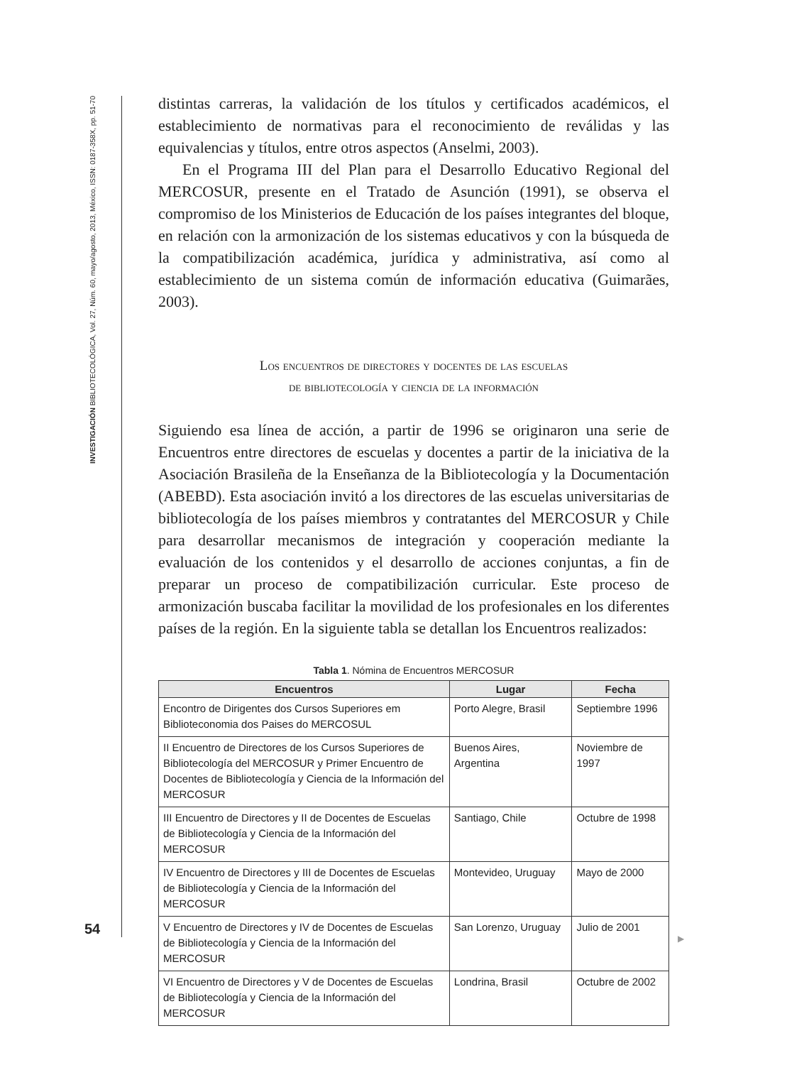INVESTIGACIÓN BIBLIOTECOLÓGICA, Vol. 27, Núm. 60, mayo/agosto, 2013, México, ISSN: 0187-358X, pp. 51-70
54
distintas carreras, la validación de los títulos y certificados académicos, el establecimiento de normativas para el reconocimiento de reválidas y las equivalencias y títulos, entre otros aspectos (Anselmi, 2003).
En el Programa III del Plan para el Desarrollo Educativo Regional del MERCOSUR, presente en el Tratado de Asunción (1991), se observa el compromiso de los Ministerios de Educación de los países integrantes del bloque, en relación con la armonización de los sistemas educativos y con la búsqueda de la compatibilización académica, jurídica y administrativa, así como al establecimiento de un sistema común de información educativa (Guimarães, 2003).
Los encuentros de directores y docentes de las escuelas
de bibliotecología y ciencia de la información
Siguiendo esa línea de acción, a partir de 1996 se originaron una serie de Encuentros entre directores de escuelas y docentes a partir de la iniciativa de la Asociación Brasileña de la Enseñanza de la Bibliotecología y la Documentación (ABEBD). Esta asociación invitó a los directores de las escuelas universitarias de bibliotecología de los países miembros y contratantes del MERCOSUR y Chile para desarrollar mecanismos de integración y cooperación mediante la evaluación de los contenidos y el desarrollo de acciones conjuntas, a fin de preparar un proceso de compatibilización curricular. Este proceso de armonización buscaba facilitar la movilidad de los profesionales en los diferentes países de la región. En la siguiente tabla se detallan los Encuentros realizados:
Tabla 1. Nómina de Encuentros MERCOSUR
| Encuentros | Lugar | Fecha |
| --- | --- | --- |
| Encontro de Dirigentes dos Cursos Superiores em Biblioteconomia dos Paises do MERCOSUL | Porto Alegre, Brasil | Septiembre 1996 |
| II Encuentro de Directores de los Cursos Superiores de Bibliotecología del MERCOSUR y Primer Encuentro de Docentes de Bibliotecología y Ciencia de la Información del MERCOSUR | Buenos Aires, Argentina | Noviembre de 1997 |
| III Encuentro de Directores y II de Docentes de Escuelas de Bibliotecología y Ciencia de la Información del MERCOSUR | Santiago, Chile | Octubre de 1998 |
| IV Encuentro de Directores y III de Docentes de Escuelas de Bibliotecología y Ciencia de la Información del MERCOSUR | Montevideo, Uruguay | Mayo de 2000 |
| V Encuentro de Directores y IV de Docentes de Escuelas de Bibliotecología y Ciencia de la Información del MERCOSUR | San Lorenzo, Uruguay | Julio de 2001 |
| VI Encuentro de Directores y V de Docentes de Escuelas de Bibliotecología y Ciencia de la Información del MERCOSUR | Londrina, Brasil | Octubre de 2002 |
▶